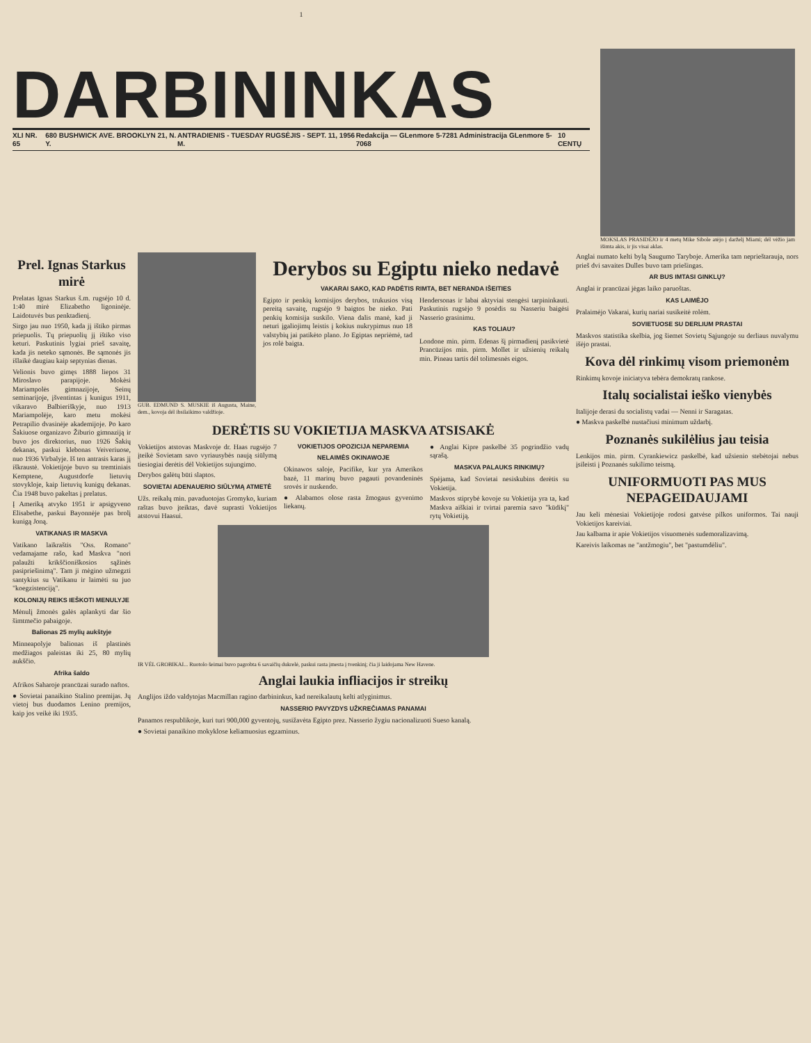1
DARBININKAS
XLI NR. 65 680 BUSHWICK AVE. BROOKLYN 21, N. Y. ANTRADIENIS - TUESDAY RUGSĖJIS - SEPT. 11, 1956 M. Redakcija — GLenmore 5-7281 Administracija GLenmore 5-7068 10 CENTŲ
MOKSLAS PRASIDĖJO ir 4 metų Mike Sibole atėjo į darželį Miami; dėl vėžio jam išimta akis, ir jis visai aklas.
Prel. Ignas Starkus mirė
Prelatas Ignas Starkus š.m. rugsėjo 10 d. 1:40 mirė Elizabetho ligoninėje. Laidotuvės bus penktadienį.
Sirgo jau nuo 1950, kada jį ištiko pirmas priepuolis. Tų priepuolių jį ištiko viso keturi. Paskutinis lygiai prieš savaitę, kada jis neteko sąmonės. Be sąmonės jis išlaikė daugiau kaip septynias dienas.
Velionis buvo gimęs 1888 liepos 31 Miroslavo parapijoje. Mokėsi Mariampolės gimnazijoje, Seinų seminarijoje, įšventintas į kunigus 1911, vikaravo Balbieriškyje, nuo 1913 Mariampolėje, karo metu mokėsi Petrapilio dvasinėje akademijoje. Po karo Šakiuose organizavo Žiburio gimnaziją ir buvo jos direktorius, nuo 1926 Šakių dekanas, paskui klebonas Veiveriuose, nuo 1936 Virbalyje. Iš ten antrasis karas jį iškraustė. Vokietijoje buvo su tremtiniais Kemptene, Augustdorfe lietuvių stovykloje, kaip lietuvių kunigų dekanas. Čia 1948 buvo pakeltas į prelatus.
Į Ameriką atvyko 1951 ir apsigyveno Elisabethe, paskui Bayonnėje pas brolį kunigą Joną.
VATIKANAS IR MASKVA
Vatikano laikraštis "Oss. Romano" vedamajame rašo, kad Maskva "nori palaužti krikščioniškosios sąžinės pasipriešinimą". Tam ji mėgino užmegzti santykius su Vatikanu ir laimėti su juo "koegzistenciją".
KOLONIJŲ REIKS IEŠKOTI MENULYJE
Mėnulį žmonės galės aplankyti dar šio šimtmečio pabaigoje.
Balionas 25 mylių aukštyje
Minneapolyje balionas iš plastinės medžiagos paleistas iki 25, 80 mylių aukščio.
Afrika šaldo
Afrikos Saharoje prancūzai surado naftos.
● Sovietai panaikino Stalino premijas. Jų vietoj bus duodamos Lenino premijos, kaip jos veikė iki 1935.
GUB. EDMUND S. MUSKIE iš Augusta, Maine, dem., kovoja dėl ibsilaikimo valdžioje.
Derybos su Egiptu nieko nedavė
VAKARAI SAKO, KAD PADĖTIS RIMTA, BET NERANDA IŠEITIES
Egipto ir penkių komisijos derybos, trukusios visą pereitą savaitę, rugsėjo 9 baigtos be nieko. Pati penkių komisija suskilo. Viena dalis manė, kad ji neturi įgaliojimų leistis į kokius nukrypimus nuo 18 valstybių jai patikėto plano. Jo Egiptas nepriėmė, tad jos rolė baigta.
Hendersonas ir labai aktyviai stengėsi tarpininkauti. Paskutinis rugsėjo 9 posėdis su Nasseriu baigėsi Nasserio grasinimu.
KAS TOLIAU?
Londone min. pirm. Edenas šį pirmadienį pasikvietė Prancūzijos min. pirm. Mollet ir užsienių reikalų min. Pineau tartis dėl tolimesnės eigos.
DERĖTIS SU VOKIETIJA MASKVA ATSISAKĖ
Vokietijos atstovas Maskvoje dr. Haas rugsėjo 7 įteikė Sovietam savo vyriausybės naują siūlymą tiesiogiai derėtis dėl Vokietijos sujungimo.
Derybos galėtų būti slaptos.
SOVIETAI ADENAUERIO SIŪLYMĄ ATMETĖ
Užs. reikalų min. pavaduotojas Gromyko, kuriam raštas buvo įteiktas, davė suprasti Vokietijos atstovui Haasui.
VOKIETIJOS OPOZICIJA NEPAREMIA
NELAIMĖS OKINAWOJE
Okinawos saloje, Pacifike, kur yra Amerikos bazė, 11 marinų buvo pagauti povandeninės srovės ir nuskendo.
● Alabamos olose rasta žmogaus gyvenimo liekanų.
● Anglai Kipre paskelbė 35 pogrindžio vadų sąrašą.
MASKVA PALAUKS RINKIMŲ?
Spėjama, kad Sovietai nesiskubins derėtis su Vokietija.
Maskvos stiprybė kovoje su Vokietija yra ta, kad Maskva aiškiai ir tvirtai paremia savo "kūdikį" rytų Vokietiją.
IR VĖL GROBIKAI... Ruotolo šeimai buvo pagrobta 6 savaičių dukrelė, paskui rasta įmesta į tvenkinį; čia ji laidojama New Havene.
Anglai laukia infliacijos ir streikų
Anglijos iždo valdytojas Macmillan ragino darbininkus, kad nereikalautų kelti atlyginimus.
NASSERIO PAVYZDYS UŽKREČIAMAS PANAMAI
Panamos respublikoje, kuri turi 900,000 gyventojų, susižavėta Egipto prez. Nasserio žygiu nacionalizuoti Sueso kanalą.
● Sovietai panaikino mokyklose keliamuosius egzaminus.
Anglai numato kelti bylą Saugumo Taryboje. Amerika tam neprieštarauja, nors prieš dvi savaites Dulles buvo tam priešingas.
AR BUS IMTASI GINKLŲ?
Anglai ir prancūzai jėgas laiko paruoštas.
KAS LAIMĖJO
Pralaimėjo Vakarai, kurių nariai susikeitė rolėm.
SOVIETUOSE SU DERLIUM PRASTAI
Maskvos statistika skelbia, jog šiemet Sovietų Sąjungoje su derliaus nuvalymu išėjo prastai.
Kova dėl rinkimų visom priemonėm
Rinkimų kovoje iniciatyva tebėra demokratų rankose.
Italų socialistai ieško vienybės
Italijoje derasi du socialistų vadai — Nenni ir Saragatas.
● Maskva paskelbė nustačiusi minimum uždarbį.
Poznanės sukilėlius jau teisia
Lenkijos min. pirm. Cyrankiewicz paskelbė, kad užsienio stebėtojai nebus įsileisti į Poznanės sukilimo teismą.
UNIFORMUOTI PAS MUS NEPAGEIDAUJAMI
Jau keli mėnesiai Vokietijoje rodosi gatvėse pilkos uniformos. Tai nauji Vokietijos kareiviai.
Jau kalbama ir apie Vokietijos visuomenės sudemoralizavimą.
Kareivis laikomas ne "antžmogiu", bet "pastumdėliu".